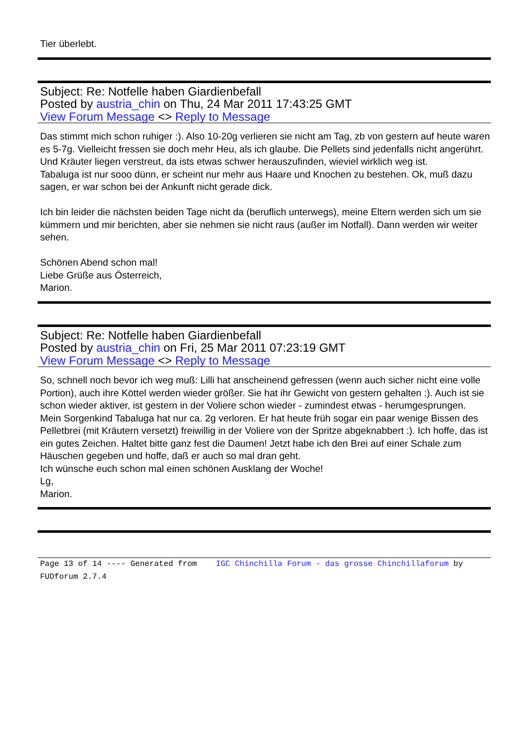Tier überlebt.
Subject: Re: Notfelle haben Giardienbefall
Posted by austria_chin on Thu, 24 Mar 2011 17:43:25 GMT
View Forum Message <> Reply to Message
Das stimmt mich schon ruhiger :). Also 10-20g verlieren sie nicht am Tag, zb von gestern auf heute waren es 5-7g. Vielleicht fressen sie doch mehr Heu, als ich glaube. Die Pellets sind jedenfalls nicht angerührt. Und Kräuter liegen verstreut, da ists etwas schwer herauszufinden, wieviel wirklich weg ist.
Tabaluga ist nur sooo dünn, er scheint nur mehr aus Haare und Knochen zu bestehen. Ok, muß dazu sagen, er war schon bei der Ankunft nicht gerade dick.
Ich bin leider die nächsten beiden Tage nicht da (beruflich unterwegs), meine Eltern werden sich um sie kümmern und mir berichten, aber sie nehmen sie nicht raus (außer im Notfall). Dann werden wir weiter sehen.
Schönen Abend schon mal!
Liebe Grüße aus Österreich,
Marion.
Subject: Re: Notfelle haben Giardienbefall
Posted by austria_chin on Fri, 25 Mar 2011 07:23:19 GMT
View Forum Message <> Reply to Message
So, schnell noch bevor ich weg muß: Lilli hat anscheinend gefressen (wenn auch sicher nicht eine volle Portion), auch ihre Köttel werden wieder größer. Sie hat ihr Gewicht von gestern gehalten :). Auch ist sie schon wieder aktiver, ist gestern in der Voliere schon wieder - zumindest etwas - herumgesprungen.
Mein Sorgenkind Tabaluga hat nur ca. 2g verloren. Er hat heute früh sogar ein paar wenige Bissen des Pelletbrei (mit Kräutern versetzt) freiwillig in der Voliere von der Spritze abgeknabbert :). Ich hoffe, das ist ein gutes Zeichen. Haltet bitte ganz fest die Daumen! Jetzt habe ich den Brei auf einer Schale zum Häuschen gegeben und hoffe, daß er auch so mal dran geht.
Ich wünsche euch schon mal einen schönen Ausklang der Woche!
Lg,
Marion.
Page 13 of 14 ---- Generated from IGC Chinchilla Forum - das grosse Chinchillaforum by FUDforum 2.7.4